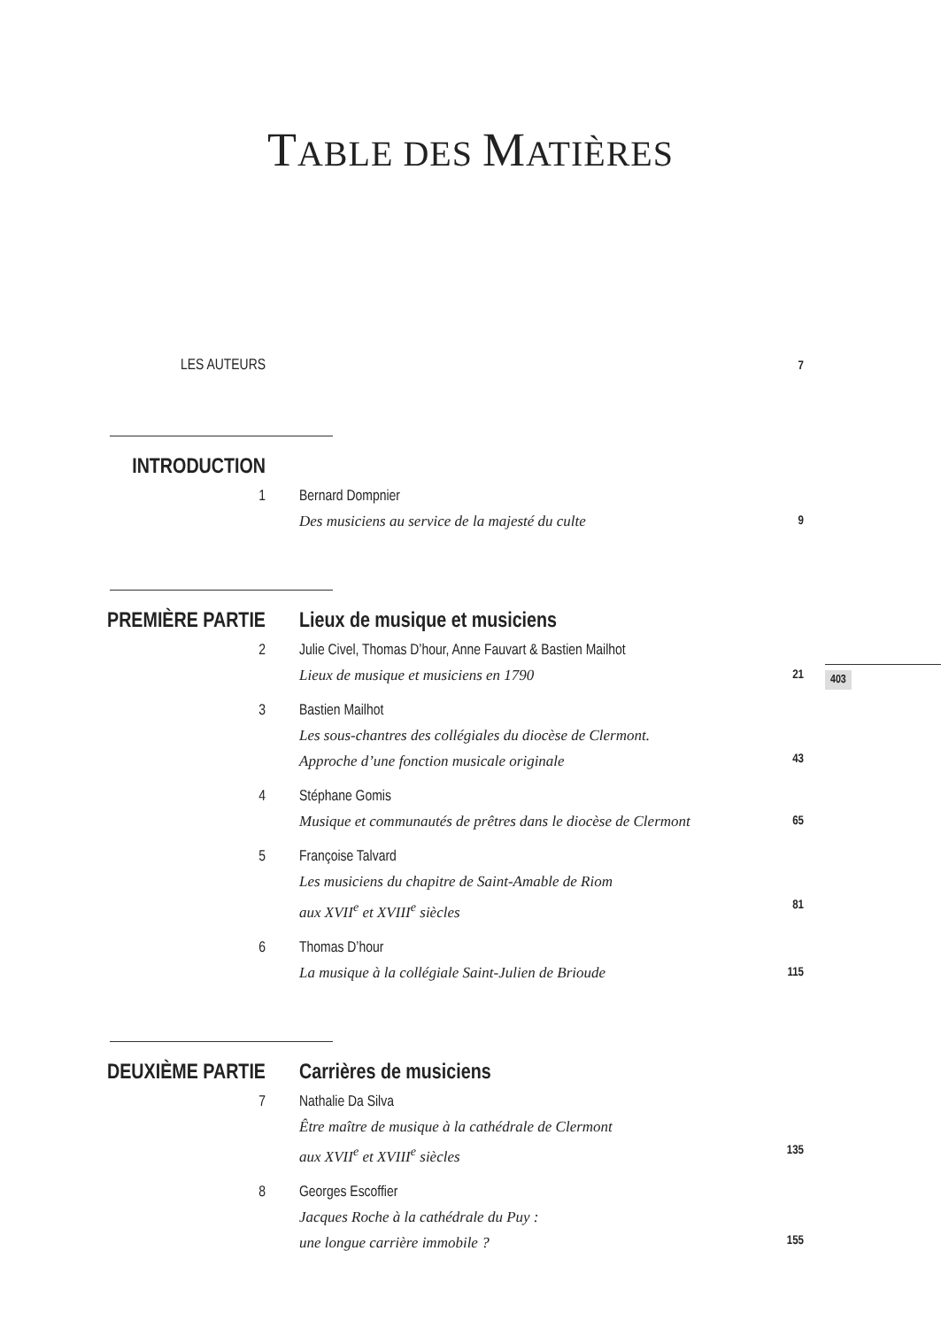TABLE DES MATIÈRES
LES AUTEURS
7
INTRODUCTION
1 Bernard Dompnier
Des musiciens au service de la majesté du culte
9
PREMIÈRE PARTIE Lieux de musique et musiciens
2 Julie Civel, Thomas D’hour, Anne Fauvart & Bastien Mailhot
Lieux de musique et musiciens en 1790
21
3 Bastien Mailhot
Les sous-chantres des collégiales du diocèse de Clermont.
Approche d’une fonction musicale originale
43
4 Stéphane Gomis
Musique et communautés de prêtres dans le diocèse de Clermont
65
5 Françoise Talvard
Les musiciens du chapitre de Saint-Amable de Riom
aux XVII<sup>e</sup> et XVIII<sup>e</sup> siècles
81
6 Thomas D’hour
La musique à la collégiale Saint-Julien de Brioude
115
DEUXIÈME PARTIE Carrières de musiciens
7 Nathalie Da Silva
Être maître de musique à la cathédrale de Clermont
aux XVII<sup>e</sup> et XVIII<sup>e</sup> siècles
135
8 Georges Escoffier
Jacques Roche à la cathédrale du Puy :
une longue carrière immobile ?
155
403